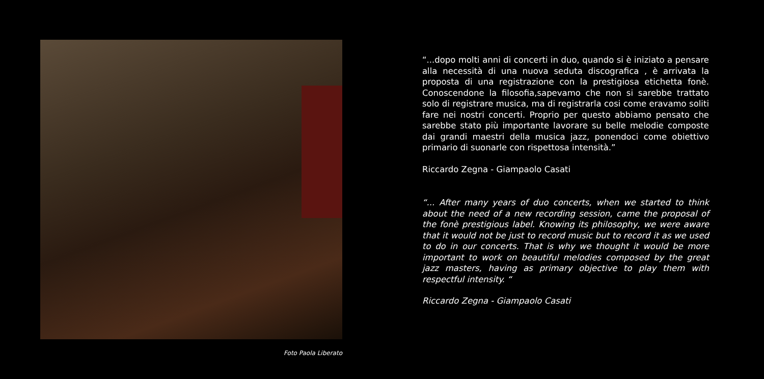Foto Paola Liberato
“...dopo molti anni di concerti in duo, quando si è iniziato a pensare alla necessità di una nuova seduta discografica , è arrivata la proposta di una registrazione con la prestigiosa etichetta fonè. Conoscendone la filosofia,sapevamo che non si sarebbe trattato solo di registrare musica, ma di registrarla cosi come eravamo soliti fare nei nostri concerti. Proprio per questo abbiamo pensato che sarebbe stato più importante lavorare su belle melodie composte dai grandi maestri della musica jazz, ponendoci come obiettivo primario di suonarle con rispettosa intensità.”
Riccardo Zegna - Giampaolo Casati
“... After many years of duo concerts, when we started to think about the need of a new recording session, came the proposal of the fonè prestigious label. Knowing its philosophy, we were aware that it would not be just to record music but to record it as we used to do in our concerts. That is why we thought it would be more important to work on beautiful melodies composed by the great jazz masters, having as primary objective to play them with respectful intensity. “
Riccardo Zegna - Giampaolo Casati